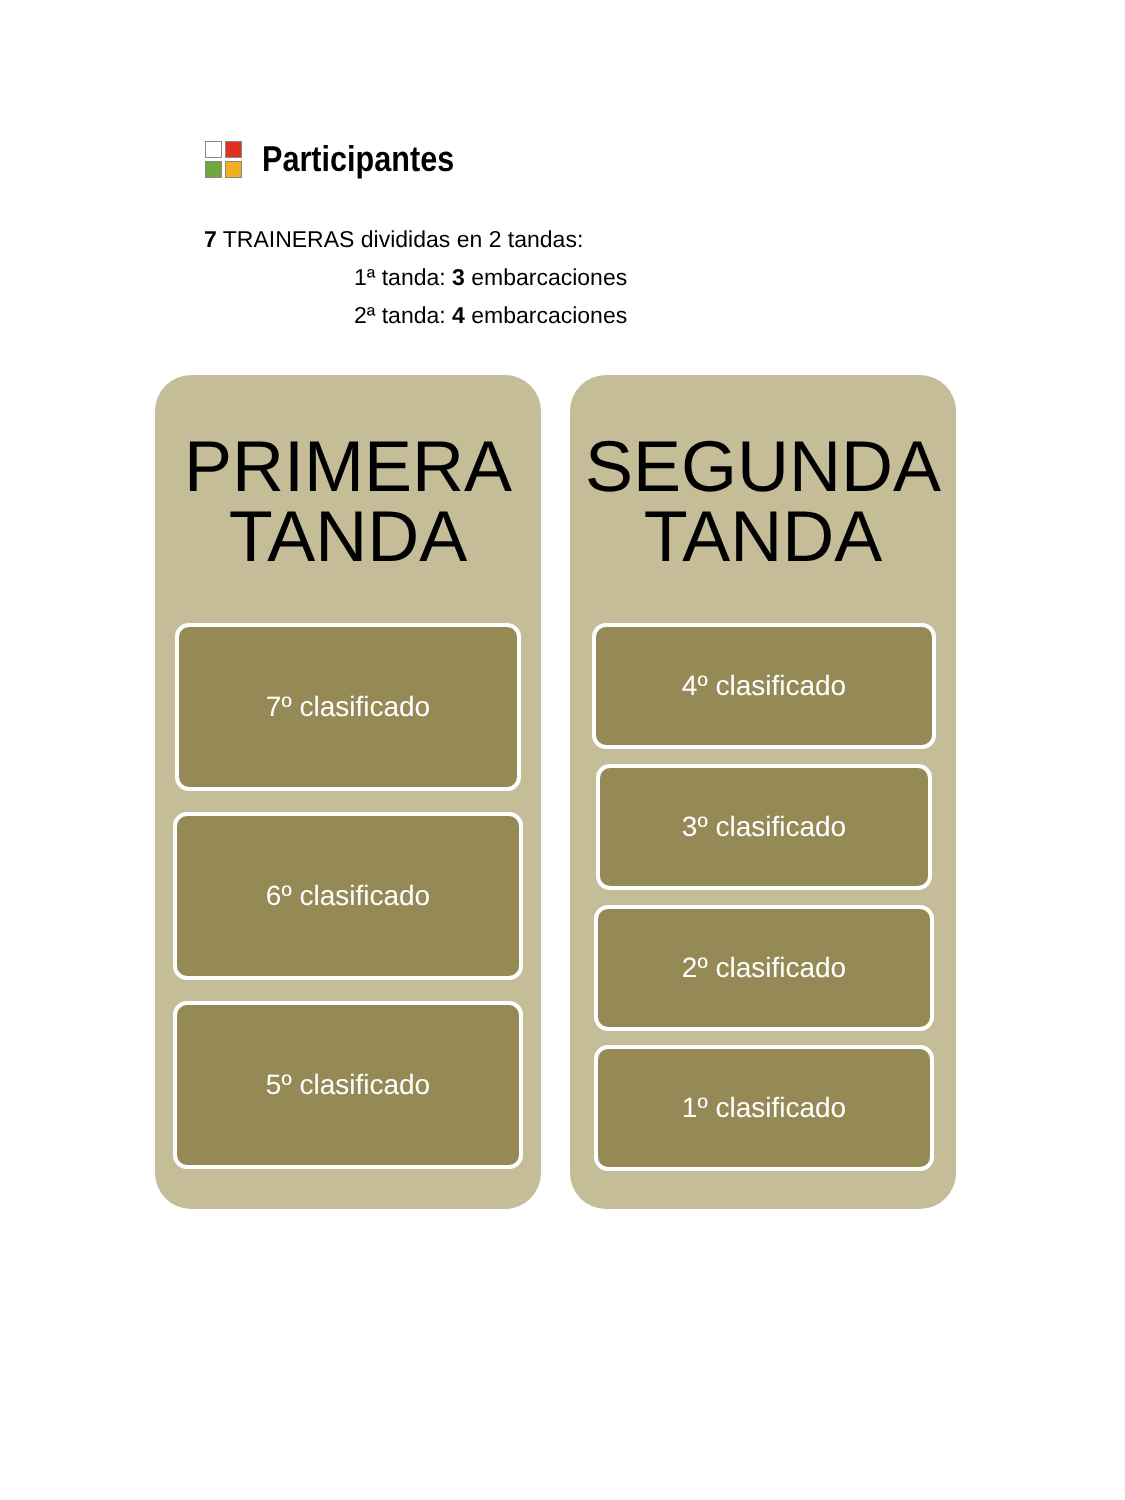Participantes
7 TRAINERAS divididas en 2 tandas:
1ª tanda: 3 embarcaciones
2ª tanda: 4 embarcaciones
PRIMERA TANDA
7º clasificado
6º clasificado
5º clasificado
SEGUNDA TANDA
4º clasificado
3º clasificado
2º clasificado
1º clasificado